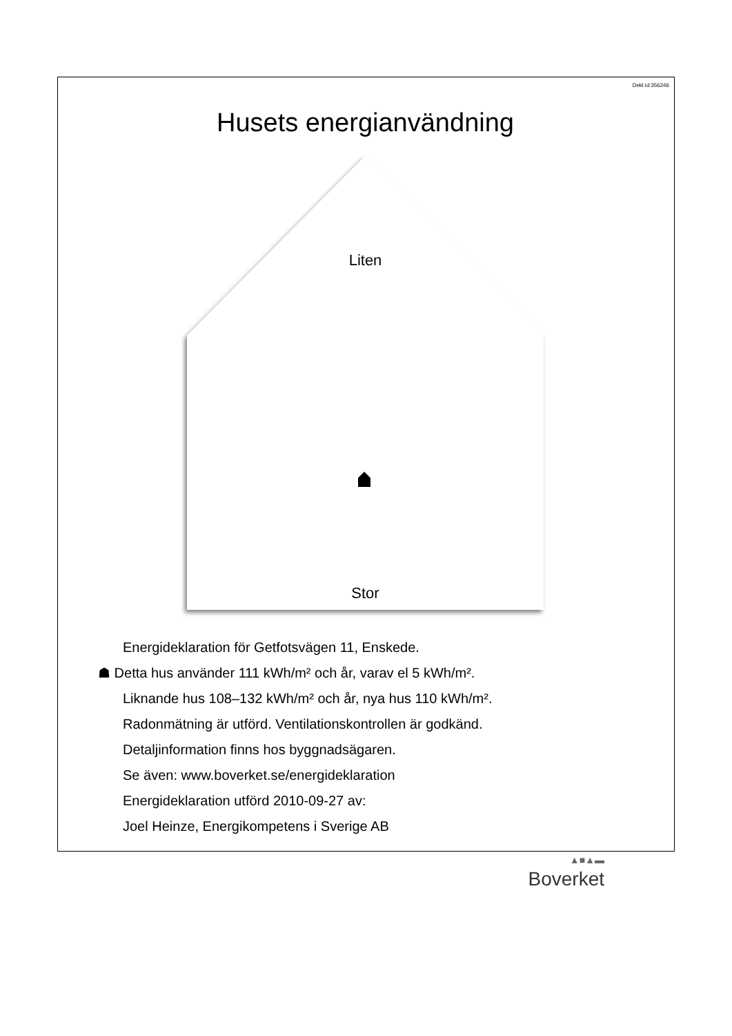Dekl.id:356246
Husets energianvändning
Liten
Stor
Energideklaration för Getfotsvägen 11, Enskede.
☗ Detta hus använder 111 kWh/m² och år, varav el 5 kWh/m².
Liknande hus 108–132 kWh/m² och år, nya hus 110 kWh/m².
Radonmätning är utförd. Ventilationskontrollen är godkänd.
Detaljinformation finns hos byggnadsägaren.
Se även: www.boverket.se/energideklaration
Energideklaration utförd 2010-09-27 av:
Joel Heinze, Energikompetens i Sverige AB
▲■▲▬
Boverket